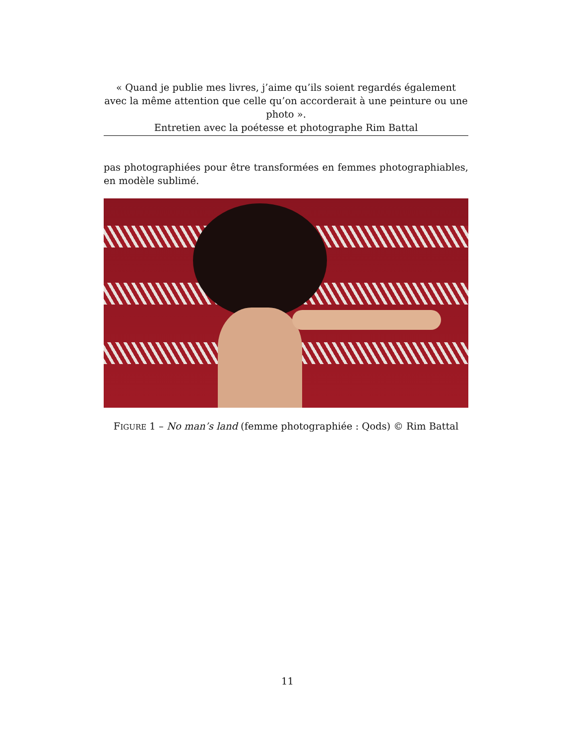« Quand je publie mes livres, j’aime qu’ils soient regardés également avec la même attention que celle qu’on accorderait à une peinture ou une photo ».
Entretien avec la poétesse et photographe Rim Battal
pas photographiées pour être transformées en femmes photographiables, en modèle sublimé.
FIGURE 1 – No man’s land (femme photographiée : Qods) © Rim Battal
11